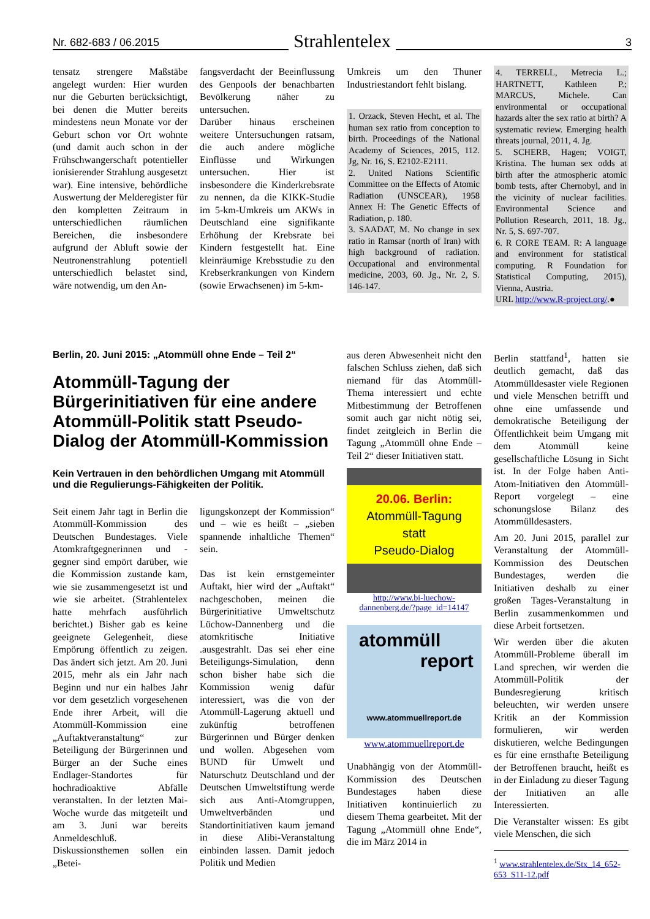Nr. 682-683 / 06.2015 Strahlentelex 3
tensatz strengere Maßstäbe angelegt wurden: Hier wurden nur die Geburten berücksichtigt, bei denen die Mutter bereits mindestens neun Monate vor der Geburt schon vor Ort wohnte (und damit auch schon in der Frühschwangerschaft potentieller ionisierender Strahlung ausgesetzt war). Eine intensive, behördliche Auswertung der Melderegister für den kompletten Zeitraum in unterschiedlichen räumlichen Bereichen, die insbesondere aufgrund der Abluft sowie der Neutronenstrahlung potentiell unterschiedlich belastet sind, wäre notwendig, um den An-
fangsverdacht der Beeinflussung des Genpools der benachbarten Bevölkerung näher zu untersuchen.
Darüber hinaus erscheinen weitere Untersuchungen ratsam, die auch andere mögliche Einflüsse und Wirkungen untersuchen. Hier ist insbesondere die Kinderkrebsrate zu nennen, da die KIKK-Studie im 5-km-Umkreis um AKWs in Deutschland eine signifikante Erhöhung der Krebsrate bei Kindern festgestellt hat. Eine kleinräumige Krebsstudie zu den Krebserkrankungen von Kindern (sowie Erwachsenen) im 5-km-
Umkreis um den Thuner Industriestandort fehlt bislang.
1. Orzack, Steven Hecht, et al. The human sex ratio from conception to birth. Proceedings of the National Academy of Sciences, 2015, 112. Jg, Nr. 16, S. E2102-E2111.
2. United Nations Scientific Committee on the Effects of Atomic Radiation (UNSCEAR), 1958 Annex H: The Genetic Effects of Radiation, p. 180.
3. SAADAT, M. No change in sex ratio in Ramsar (north of Iran) with high background of radiation. Occupational and environmental medicine, 2003, 60. Jg., Nr. 2, S. 146-147.
4. TERRELL, Metrecia L.; HARTNETT, Kathleen P.; MARCUS, Michele. Can environmental or occupational hazards alter the sex ratio at birth? A systematic review. Emerging health threats journal, 2011, 4. Jg.
5. SCHERB, Hagen; VOIGT, Kristina. The human sex odds at birth after the atmospheric atomic bomb tests, after Chernobyl, and in the vicinity of nuclear facilities. Environmental Science and Pollution Research, 2011, 18. Jg., Nr. 5, S. 697-707.
6. R CORE TEAM. R: A language and environment for statistical computing. R Foundation for Statistical Computing, 2015), Vienna, Austria.
URL http://www.R-project.org/.●
Berlin, 20. Juni 2015: „Atommüll ohne Ende – Teil 2“
Atommüll-Tagung der Bürgerinitiativen für eine andere Atommüll-Politik statt Pseudo-Dialog der Atommüll-Kommission
Kein Vertrauen in den behördlichen Umgang mit Atommüll und die Regulierungs-Fähigkeiten der Politik.
Seit einem Jahr tagt in Berlin die Atommüll-Kommission des Deutschen Bundestages. Viele Atomkraftgegnerinnen und -gegner sind empört darüber, wie die Kommission zustande kam, wie sie zusammengesetzt ist und wie sie arbeitet. (Strahlentelex hatte mehrfach ausführlich berichtet.) Bisher gab es keine geeignete Gelegenheit, diese Empörung öffentlich zu zeigen. Das ändert sich jetzt. Am 20. Juni 2015, mehr als ein Jahr nach Beginn und nur ein halbes Jahr vor dem gesetzlich vorgesehenen Ende ihrer Arbeit, will die Atommüll-Kommission eine „Auftaktveranstaltung“ zur Beteiligung der Bürgerinnen und Bürger an der Suche eines Endlager-Standortes für hochradioaktive Abfälle veranstalten. In der letzten Mai-Woche wurde das mitgeteilt und am 3. Juni war bereits Anmeldeschluß. Diskussionsthemen sollen ein „Betei-
ligungskonzept der Kommission“ und – wie es heißt – „sieben spannende inhaltliche Themen“ sein.
Das ist kein ernstgemeinter Auftakt, hier wird der „Auftakt“ nachgeschoben, meinen die Bürgerinitiative Umweltschutz Lüchow-Dannenberg und die atomkritische Initiative .ausgestrahlt. Das sei eher eine Beteiligungs-Simulation, denn schon bisher habe sich die Kommission wenig dafür interessiert, was die von der Atommüll-Lagerung aktuell und zukünftig betroffenen Bürgerinnen und Bürger denken und wollen. Abgesehen vom BUND für Umwelt und Naturschutz Deutschland und der Deutschen Umweltstiftung werde sich aus Anti-Atomgruppen, Umweltverbänden und Standortinitiativen kaum jemand in diese Alibi-Veranstaltung einbinden lassen. Damit jedoch Politik und Medien
aus deren Abwesenheit nicht den falschen Schluss ziehen, daß sich niemand für das Atommüll-Thema interessiert und echte Mitbestimmung der Betroffenen somit auch gar nicht nötig sei, findet zeitgleich in Berlin die Tagung „Atommüll ohne Ende – Teil 2“ dieser Initiativen statt.
20.06. Berlin:
Atommüll-Tagung
statt
Pseudo-Dialog
http://www.bi-luechow-dannenberg.de/?page_id=14147
atommüll
report
www.atommuellreport.de
www.atommuellreport.de
Unabhängig von der Atommüll-Kommission des Deutschen Bundestages haben diese Initiativen kontinuierlich zu diesem Thema gearbeitet. Mit der Tagung „Atommüll ohne Ende“, die im März 2014 in
Berlin stattfand<sup>1</sup>, hatten sie deutlich gemacht, daß das Atommülldesaster viele Regionen und viele Menschen betrifft und ohne eine umfassende und demokratische Beteiligung der Öffentlichkeit beim Umgang mit dem Atommüll keine gesellschaftliche Lösung in Sicht ist. In der Folge haben Anti-Atom-Initiativen den Atommüll-Report vorgelegt – eine schonungslose Bilanz des Atommülldesasters.
Am 20. Juni 2015, parallel zur Veranstaltung der Atommüll-Kommission des Deutschen Bundestages, werden die Initiativen deshalb zu einer großen Tages-Veranstaltung in Berlin zusammenkommen und diese Arbeit fortsetzen.
Wir werden über die akuten Atommüll-Probleme überall im Land sprechen, wir werden die Atommüll-Politik der Bundesregierung kritisch beleuchten, wir werden unsere Kritik an der Kommission formulieren, wir werden diskutieren, welche Bedingungen es für eine ernsthafte Beteiligung der Betroffenen braucht, heißt es in der Einladung zu dieser Tagung der Initiativen an alle Interessierten.
Die Veranstalter wissen: Es gibt viele Menschen, die sich
<sup>1</sup> www.strahlentelex.de/Stx_14_652-653_S11-12.pdf